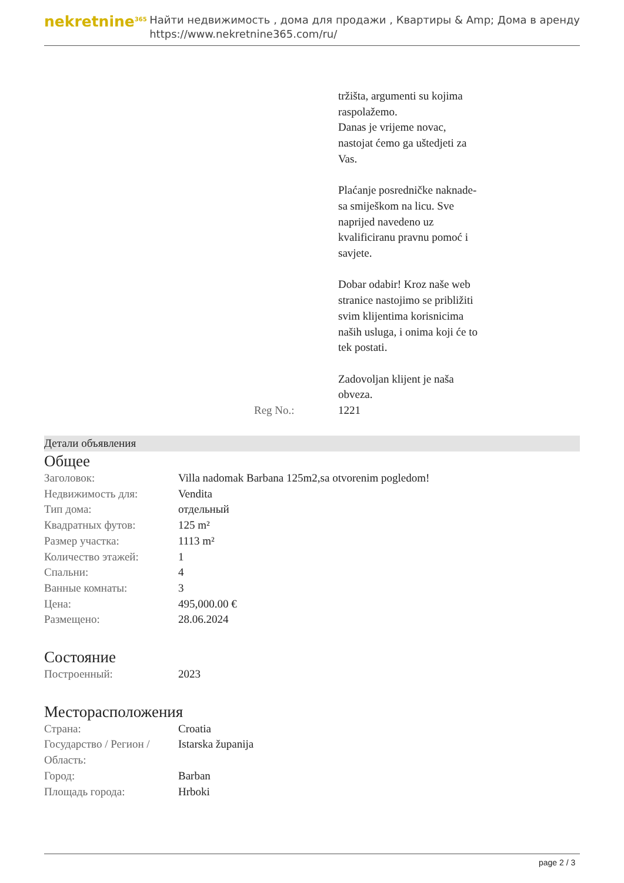nekretnine<sup>365</sup>
Найти недвижимость , дома для продажи , Квартиры & Amp; Дома в аренду
https://www.nekretnine365.com/ru/
| | tržišta, argumenti su kojima raspolažemo. Danas je vrijeme novac, nastojat ćemo ga uštedjeti za Vas. Plaćanje posredničke naknade- sa smiješkom na licu. Sve naprijed navedeno uz kvalificiranu pravnu pomoć i savjete. Dobar odabir! Kroz naše web stranice nastojimo se približiti svim klijentima korisnicima naših usluga, i onima koji će to tek postati. Zadovoljan klijent je naša obveza. |
| Reg No.: | 1221 |
Детали объявления
Общее
| Заголовок: | Villa nadomak Barbana 125m2,sa otvorenim pogledom! |
| Недвижимость для: | Vendita |
| Тип дома: | отдельный |
| Квадратных футов: | 125 m² |
| Размер участка: | 1113 m² |
| Количество этажей: | 1 |
| Спальни: | 4 |
| Ванные комнаты: | 3 |
| Цена: | 495,000.00 € |
| Размещено: | 28.06.2024 |
Состояние
| Построенный: | 2023 |
Месторасположения
| Страна: | Croatia |
| Государство / Регион / Область: | Istarska županija |
| Город: | Barban |
| Площадь города: | Hrboki |
page 2 / 3